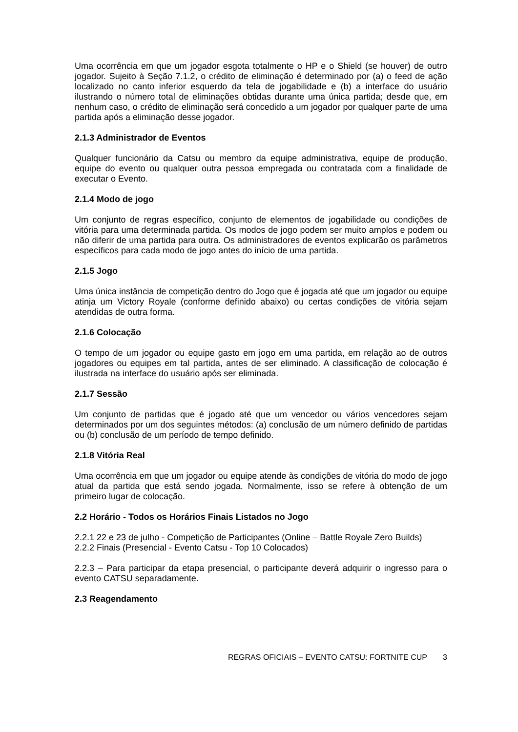Uma ocorrência em que um jogador esgota totalmente o HP e o Shield (se houver) de outro jogador. Sujeito à Seção 7.1.2, o crédito de eliminação é determinado por (a) o feed de ação localizado no canto inferior esquerdo da tela de jogabilidade e (b) a interface do usuário ilustrando o número total de eliminações obtidas durante uma única partida; desde que, em nenhum caso, o crédito de eliminação será concedido a um jogador por qualquer parte de uma partida após a eliminação desse jogador.
2.1.3 Administrador de Eventos
Qualquer funcionário da Catsu ou membro da equipe administrativa, equipe de produção, equipe do evento ou qualquer outra pessoa empregada ou contratada com a finalidade de executar o Evento.
2.1.4 Modo de jogo
Um conjunto de regras específico, conjunto de elementos de jogabilidade ou condições de vitória para uma determinada partida. Os modos de jogo podem ser muito amplos e podem ou não diferir de uma partida para outra. Os administradores de eventos explicarão os parâmetros específicos para cada modo de jogo antes do início de uma partida.
2.1.5 Jogo
Uma única instância de competição dentro do Jogo que é jogada até que um jogador ou equipe atinja um Victory Royale (conforme definido abaixo) ou certas condições de vitória sejam atendidas de outra forma.
2.1.6 Colocação
O tempo de um jogador ou equipe gasto em jogo em uma partida, em relação ao de outros jogadores ou equipes em tal partida, antes de ser eliminado. A classificação de colocação é ilustrada na interface do usuário após ser eliminada.
2.1.7 Sessão
Um conjunto de partidas que é jogado até que um vencedor ou vários vencedores sejam determinados por um dos seguintes métodos: (a) conclusão de um número definido de partidas ou (b) conclusão de um período de tempo definido.
2.1.8 Vitória Real
Uma ocorrência em que um jogador ou equipe atende às condições de vitória do modo de jogo atual da partida que está sendo jogada. Normalmente, isso se refere à obtenção de um primeiro lugar de colocação.
2.2 Horário - Todos os Horários Finais Listados no Jogo
2.2.1 22 e 23 de julho - Competição de Participantes (Online – Battle Royale Zero Builds)
2.2.2 Finais (Presencial - Evento Catsu - Top 10 Colocados)
2.2.3 – Para participar da etapa presencial, o participante deverá adquirir o ingresso para o evento CATSU separadamente.
2.3 Reagendamento
REGRAS OFICIAIS – EVENTO CATSU: FORTNITE CUP 3